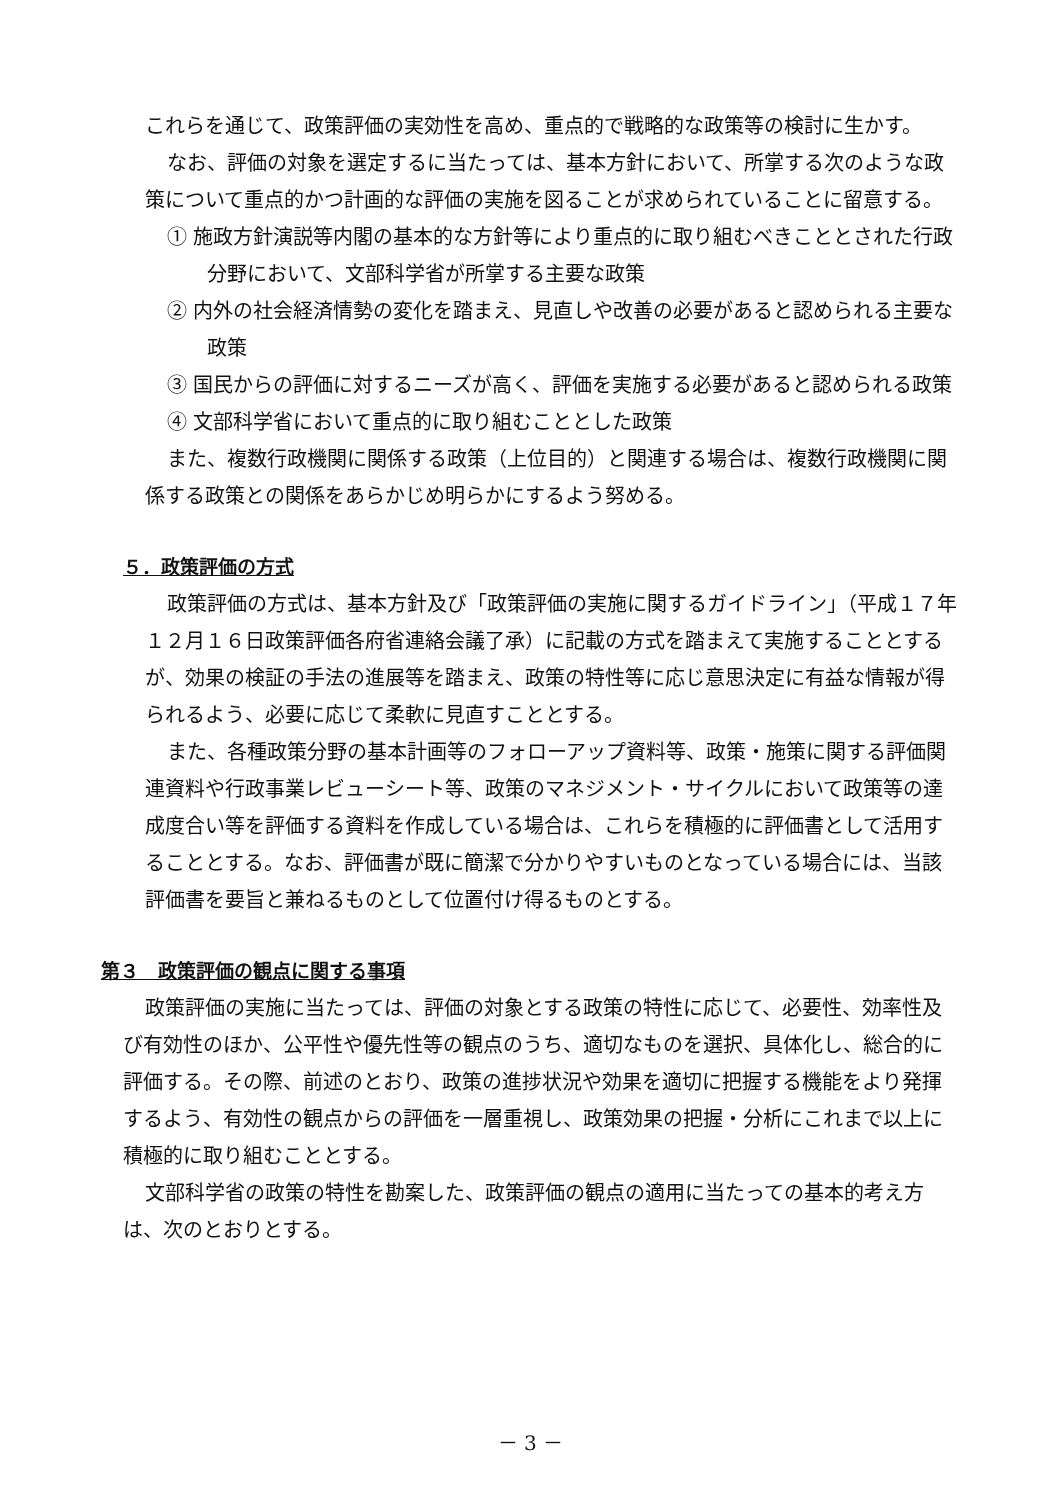これらを通じて、政策評価の実効性を高め、重点的で戦略的な政策等の検討に生かす。
なお、評価の対象を選定するに当たっては、基本方針において、所掌する次のような政策について重点的かつ計画的な評価の実施を図ることが求められていることに留意する。
① 施政方針演説等内閣の基本的な方針等により重点的に取り組むべきこととされた行政分野において、文部科学省が所掌する主要な政策
② 内外の社会経済情勢の変化を踏まえ、見直しや改善の必要があると認められる主要な政策
③ 国民からの評価に対するニーズが高く、評価を実施する必要があると認められる政策
④ 文部科学省において重点的に取り組むこととした政策
また、複数行政機関に関係する政策（上位目的）と関連する場合は、複数行政機関に関係する政策との関係をあらかじめ明らかにするよう努める。
５．政策評価の方式
政策評価の方式は、基本方針及び「政策評価の実施に関するガイドライン」（平成１７年１２月１６日政策評価各府省連絡会議了承）に記載の方式を踏まえて実施することとするが、効果の検証の手法の進展等を踏まえ、政策の特性等に応じ意思決定に有益な情報が得られるよう、必要に応じて柔軟に見直すこととする。
また、各種政策分野の基本計画等のフォローアップ資料等、政策・施策に関する評価関連資料や行政事業レビューシート等、政策のマネジメント・サイクルにおいて政策等の達成度合い等を評価する資料を作成している場合は、これらを積極的に評価書として活用することとする。なお、評価書が既に簡潔で分かりやすいものとなっている場合には、当該評価書を要旨と兼ねるものとして位置付け得るものとする。
第３　政策評価の観点に関する事項
政策評価の実施に当たっては、評価の対象とする政策の特性に応じて、必要性、効率性及び有効性のほか、公平性や優先性等の観点のうち、適切なものを選択、具体化し、総合的に評価する。その際、前述のとおり、政策の進捗状況や効果を適切に把握する機能をより発揮するよう、有効性の観点からの評価を一層重視し、政策効果の把握・分析にこれまで以上に積極的に取り組むこととする。
文部科学省の政策の特性を勘案した、政策評価の観点の適用に当たっての基本的考え方は、次のとおりとする。
－ 3 －